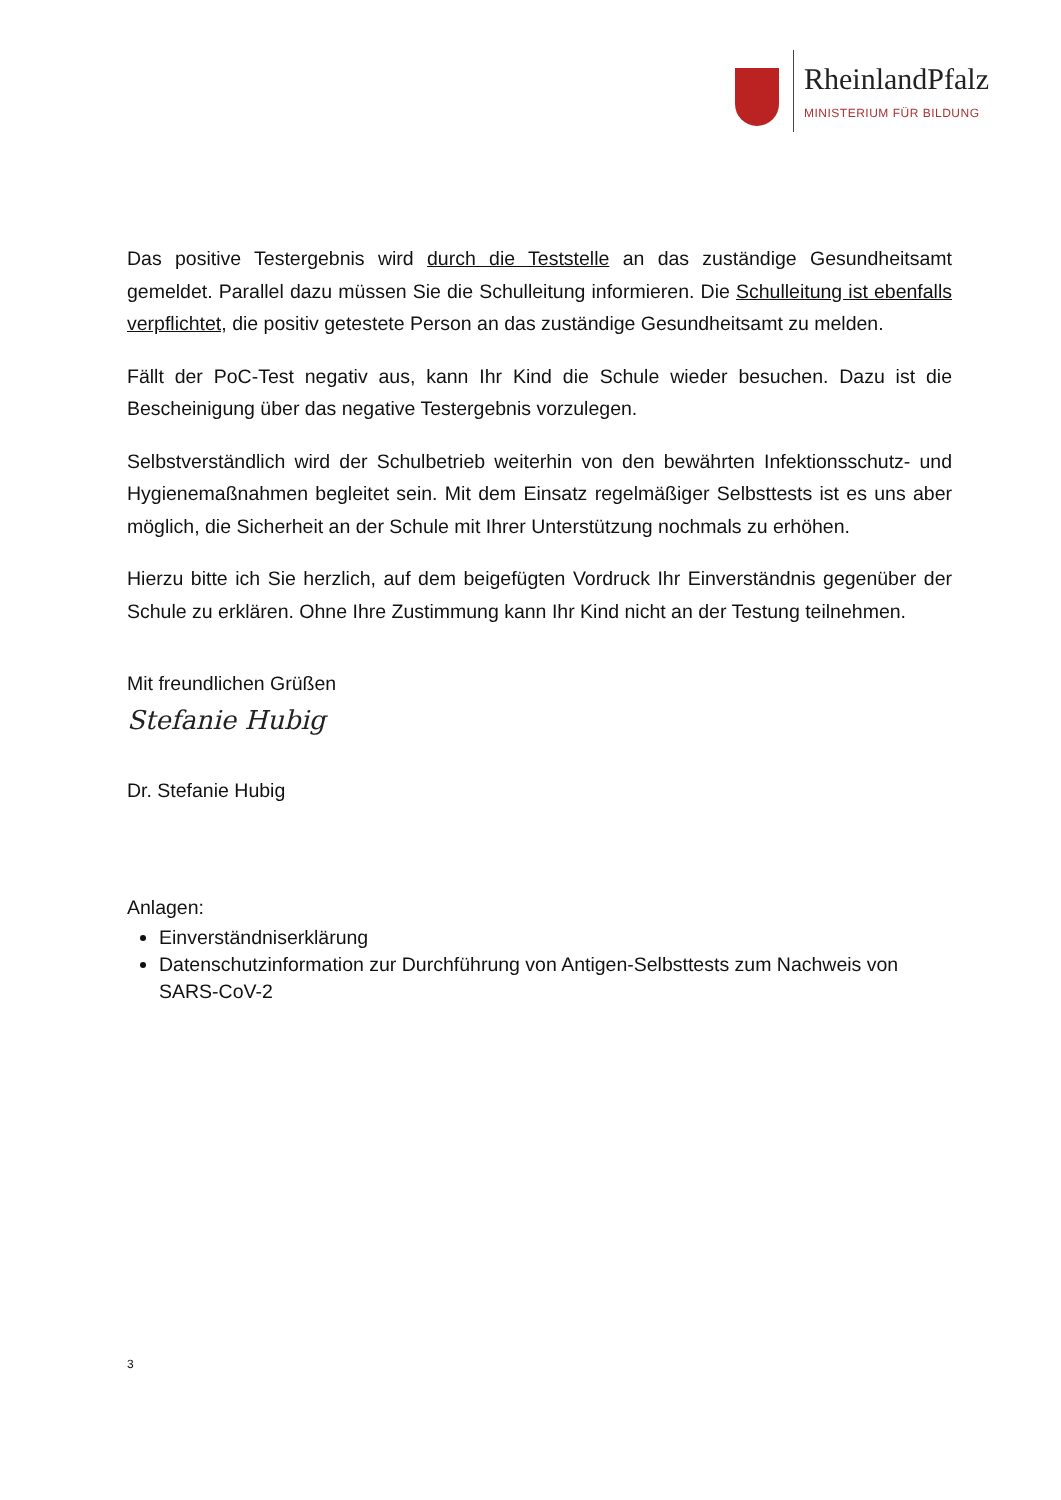RheinlandPfalz
MINISTERIUM FÜR BILDUNG
Das positive Testergebnis wird durch die Teststelle an das zuständige Gesundheitsamt gemeldet. Parallel dazu müssen Sie die Schulleitung informieren. Die Schulleitung ist ebenfalls verpflichtet, die positiv getestete Person an das zuständige Gesundheitsamt zu melden.
Fällt der PoC-Test negativ aus, kann Ihr Kind die Schule wieder besuchen. Dazu ist die Bescheinigung über das negative Testergebnis vorzulegen.
Selbstverständlich wird der Schulbetrieb weiterhin von den bewährten Infektionsschutz- und Hygienemaßnahmen begleitet sein. Mit dem Einsatz regelmäßiger Selbsttests ist es uns aber möglich, die Sicherheit an der Schule mit Ihrer Unterstützung nochmals zu erhöhen.
Hierzu bitte ich Sie herzlich, auf dem beigefügten Vordruck Ihr Einverständnis gegenüber der Schule zu erklären. Ohne Ihre Zustimmung kann Ihr Kind nicht an der Testung teilnehmen.
Mit freundlichen Grüßen
Stefanie Hubig
Dr. Stefanie Hubig
Anlagen:
Einverständniserklärung
Datenschutzinformation zur Durchführung von Antigen-Selbsttests zum Nachweis von SARS-CoV-2
3